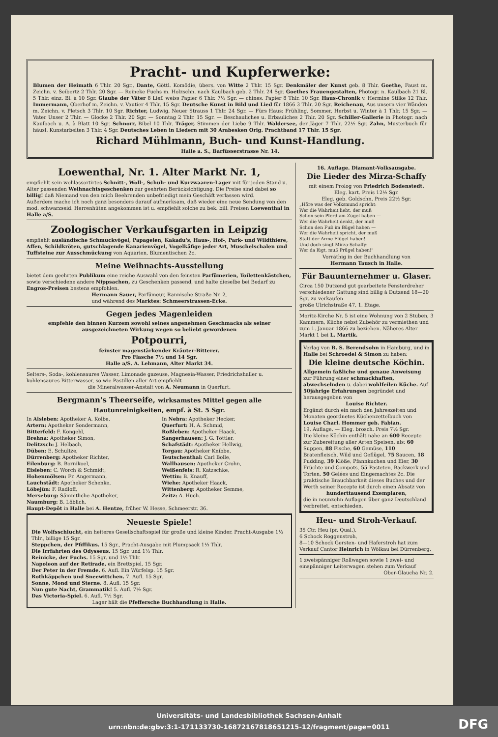Pracht- und Kupferwerke:
Blumen der Heimath 6 Thlr. 20 Sgr., Dante, Göttl. Komödie, übers. von Witte 2 Thlr. 15 Sgr. Denkmäler der Kunst geb. 8 Thlr. Goethe, Faust m. Zeichn. v. Seibertz 2 Thlr. 20 Sgr. — Reineke Fuchs m. Holzschn. nach Kaulbach geb. 2 Thlr. 24 Sgr. Goethes Frauengestalten, Photogr. n. Kaulbach 21 Bl. 5 Thlr. einz. Bl. à 10 Sgr. Glaube der Väter 8 Lief. weiss Papier 6 Thlr. 7½ Sgr. — chines. Papier 8 Thlr. 10 Sgr. Haus-Chronik v. Hermine Stilke 12 Thlr. Immermann, Oberhof m. Zeichn. v. Vautier 4 Thlr. 15 Sgr. Deutsche Kunst in Bild und Lied für 1866 3 Thlr. 20 Sgr. Reichenau, Aus unsern vier Wänden m. Zeichn. v. Pletsch 3 Thlr. 10 Sgr. Richter, Ludwig, Neuer Strauss 1 Thlr. 24 Sgr. — Fürs Haus: Frühling, Sommer, Herbst u. Winter à 1 Thlr. 15 Sgr. — Vater Unser 2 Thlr. — Glocke 2 Thlr. 20 Sgr. — Sonntag 2 Thlr. 15 Sgr. — Beschauliches u. Erbauliches 2 Thlr. 20 Sgr. Schiller-Gallerie in Photogr. nach Kaulbach u. A. à Blatt 10 Sgr. Schnorr, Bibel 10 Thlr. Träger, Stimmen der Liebe 9 Thlr. Waldersee, der Jäger 7 Thlr. 22½ Sgr. Zahn, Musterbuch für häusl. Kunstarbeiten 3 Thlr. 4 Sgr. Deutsches Leben in Liedern mit 30 Arabesken Orig. Prachtband 17 Thlr. 15 Sgr.
Richard Mühlmann, Buch- und Kunst-Handlung.
Halle a. S., Barfüsserstrasse Nr. 14.
Loewenthal, Nr. 1. Alter Markt Nr. 1,
empfiehlt sein wohlassortirtes Schnitt-, Woll-, Schuh- und Kurzwaaren-Lager mit für jeden Stand u. Alter passenden Weihnachtsgeschenken zur geehrten Berücksichtigung. Die Preise sind dabei so billig! daß Niemand von den mich Beehrenden unbefriedigt mein Geschäft verlassen wird.
Außerdem mache ich noch ganz besonders darauf aufmerksam, daß wieder eine neue Sendung von den mod. schwarzseid. Herrenhüten angekommen ist u. empfiehlt solche zu bek. bill. Preisen Loewenthal in Halle a/S.
Zoologischer Verkaufsgarten in Leipzig
empfiehlt ausländische Schmuckvögel, Papageien, Kakadu's, Haus-, Hof-, Park- und Wildthiere, Affen, Schildkröten, gutschlagende Kanarienvögel, Vogelkäfige jeder Art, Muschelschalen und Tuffsteine zur Ausschmückung von Aquarien, Blumentischen 2c.
Meine Weihnachts-Ausstellung
bietet dem geehrten Publikum eine reiche Auswahl von den feinsten Parfümerien, Toilettenkästchen, sowie verschiedene andere Nippsachen, zu Geschenken passend, und halte dieselbe bei Bedarf zu Engros-Preisen bestens empfohlen.
Hermann Sauer, Parfümeur, Rannische Straße Nr. 2,
und während des Marktes: Schmeerstrassen-Ecke.
Gegen jedes Magenleiden
empfehle den binnen Kurzem sowohl seines angenehmen Geschmacks als seiner ausgezeichneten Wirkung wegen so beliebt gewordenen
Potpourri,
feinster magenstärkender Kräuter-Bitterer.
Pro Flasche 7½ und 14 Sgr.
Halle a/S. A. Lehmann, Alter Markt 34.
Selters-, Soda-, kohlensaures Wasser, Limonade gazeuse, Magnesia-Wasser, Friedrichshaller u. kohlensaures Bitterwasser, so wie Pastillen aller Art empfiehlt
die Mineralwasser-Anstalt von A. Neumann in Querfurt.
Bergmann's Theerseife, wirksamstes Mittel gegen alle Hautunreinigkeiten, empf. à St. 5 Sgr.
In Alsleben: Apotheker A. Kolbe,
Artern: Apotheker Sondermann,
Bitterfeld: F. Kongehl,
Brehna: Apotheker Simon,
Delitzsch: J. Helbach,
Düben: E. Schultze,
Dürrenberg: Apotheker Richter,
Eilenburg: B. Bornikoel,
Eisleben: C. Worch & Schmidt,
Hohenmölsen: Fr. Angermann,
Lauchstädt: Apotheker Schenke,
Löbejün: F. Radloff,
Merseburg: Sämmtliche Apotheker,
Naumburg: B. Löblich,
In Nebra: Apotheker Hecker,
Querfurt: H. A. Schmid,
Roßleben: Apotheker Haack,
Sangerhausen: J. G. Töttler,
Schafstädt: Apotheker Hellwig,
Torgau: Apotheker Knibbe,
Teutschenthal: Carl Bolle,
Wallhausen: Apotheker Crohn,
Weißenfels: R. Katzschke,
Wettin: B. Knauff,
Wiehe: Apotheker Haack,
Wittenberg: Apotheker Semme,
Zeitz: A. Huch.
Haupt-Depôt in Halle bei A. Hentze, früher W. Hesse, Schmeerstr. 36.
Neueste Spiele!
Die Wolfsschlucht, ein heiteres Gesellschaftsspiel für große und kleine Kinder. Pracht-Ausgabe 1⅓ Thlr., billige 15 Sgr.
Steppchen, der Pfiffikus. 15 Sgr., Pracht-Ausgabe mit Plumpsack 1⅓ Thlr.
Die Irrfahrten des Odysseus. 15 Sgr. und 1⅓ Thlr.
Reinicke, der Fuchs. 15 Sgr. und 1⅓ Thlr.
Napoleon auf der Retirade, ein Brettspiel. 15 Sgr.
Der Peter in der Fremde. 6. Aufl. Ein Würfelsp. 15 Sgr.
Rothkäppchen und Sneewittchen. 7. Aufl. 15 Sgr.
Sonne, Mond und Sterne. 8. Aufl. 15 Sgr.
Nun gute Nacht, Grammatik! 5. Aufl. 7½ Sgr.
Das Victoria-Spiel. 6. Aufl. 7½ Sgr.
Lager hält die Pfeffersche Buchhandlung in Halle.
16. Auflage. Diamant-Volksausgabe.
Die Lieder des Mirza-Schaffy
mit einem Prolog von Friedrich Bodenstedt.
Eleg. kart. Preis 12½ Sgr.
Eleg. geb. Goldschn. Preis 22½ Sgr.
„Höre was der Volksmund spricht:
Wer die Wahrheit liebt, der muß
Schon sein Pferd am Zügel haben —
Wer die Wahrheit denkt, der muß
Schon den Fuß im Bügel haben —
Wer die Wahrheit spricht, der muß
Statt der Arme Flügel haben!
Und doch singt Mirza-Schaffy:
Wer da lügt, muß Prügel haben!"
Vorräthig in der Buchhandlung von
Hermann Tausch in Halle.
Für Bauunternehmer u. Glaser.
Circa 150 Dutzend gut gearbeitete Fensterdreher verschiedener Gattung sind billig à Dutzend 18—20 Sgr. zu verkaufen
große Ulrichstraße 47, 1. Etage.
Moritz-Kirche Nr. 5 ist eine Wohnung von 2 Stuben, 3 Kammern, Küche nebst Zubehör zu vermiethen und zum 1. Januar 1866 zu beziehen. Näheres Alter Markt 1 bei L. Martik.
Verlag von B. S. Berendsohn in Hamburg, und in
Halle bei Schroedel & Simon zu haben:
Die kleine deutsche Köchin.
Allgemein faßliche und genaue Anweisung zur Führung einer schmackhaften, abwechselnden u. dabei wohlfeilen Küche. Auf 50jährige Erfahrungen begründet und herausgegeben von
Louise Richter.
Ergänzt durch ein nach den Jahreszeiten und Monaten geordnetes Küchenzettelbuch von Louise Charl. Hommer geb. Fabian.
19. Auflage. — Eleg. brosch. Preis 7½ Sgr.
Die kleine Köchin enthält nahe an 600 Recepte zur Zubereitung aller Arten Speisen, als: 60 Suppen, 88 Fische, 60 Gemüse, 110 Bratenfleisch, Wild und Geflügel, 75 Saucen, 18 Pudding, 39 Klöße, Pfannkuchen und Eier, 30 Früchte und Compots, 55 Pasteten, Backwerk und Torten, 50 Gelées und Eingemachtes 2c. Die praktische Brauchbarkeit dieses Buches und der Werth seiner Recepte ist durch einen Absatz von
hunderttausend Exemplaren,
die in neunzehn Auflagen über ganz Deutschland verbreitet, entschieden.
Heu- und Stroh-Verkauf.
35 Ctr. Heu (pr. Qual.),
6 Schock Roggenstroh,
8—10 Schock Gersten- und Haferstroh hat zum Verkauf Cantor Heinrich in Wölkau bei Dürrenberg.
1 zweispänniger Rollwagen sowie 1 zwei- und einspänniger Leiterwagen stehen zum Verkauf
Ober-Glaucha Nr. 2.
Universitäts- und Landesbibliothek Sachsen-Anhalt
urn:nbn:de:gbv:3:1-171133730-16872167818651215-12/fragment/page=0011
DFG